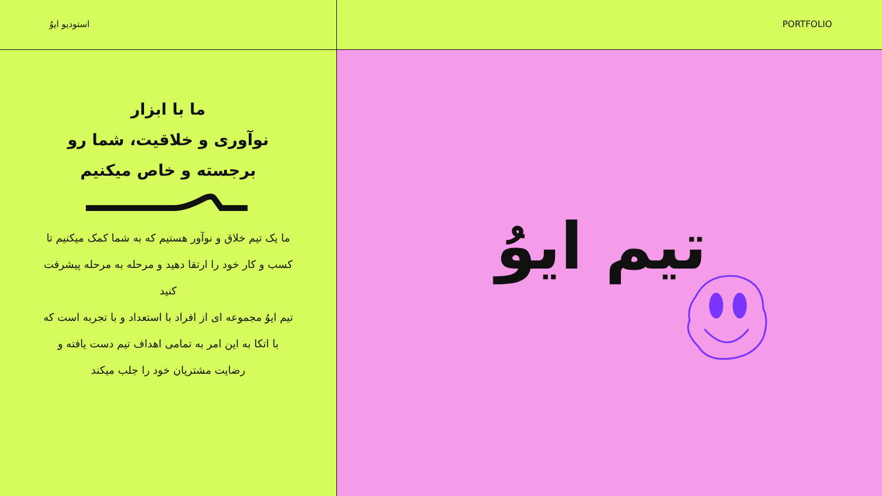استودیو ایوُ PORTFOLIO
ما با ابزار
نوآوری و خلاقیت، شما رو
برجسته و خاص میکنیم
ما یک تیم خلاق و نوآور هستیم که به شما کمک میکنیم تا کسب و کار خود را ارتقا دهید و مرحله به مرحله پیشرفت کنید
تیم ایوُ مجموعه ای از افراد با استعداد و با تجربه است که با اتکا به این امر به تمامی اهداف تیم دست یافته و رضایت مشتریان خود را جلب میکند
تیم ایوُ